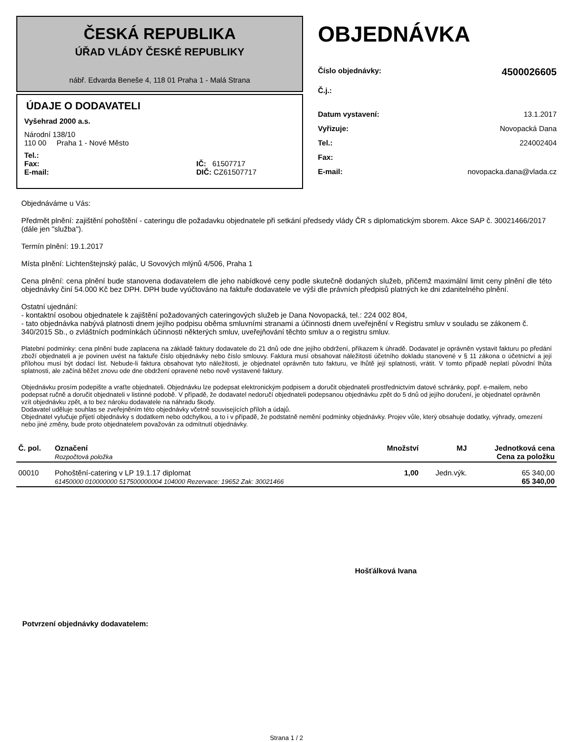ČESKÁ REPUBLIKA
ÚŘAD VLÁDY ČESKÉ REPUBLIKY
nábř. Edvarda Beneše 4, 118 01 Praha 1 - Malá Strana
ÚDAJE O DODAVATELI
Vyšehrad 2000 a.s.
Národní 138/10
110 00 Praha 1 - Nové Město
Tel.:
Fax: IČ: 61507717
E-mail: DIČ: CZ61507717
OBJEDNÁVKA
Číslo objednávky: 4500026605
Č.j.:
Datum vystavení: 13.1.2017
Vyřizuje: Novopacká Dana
Tel.: 224002404
Fax:
E-mail: novopacka.dana@vlada.cz
Objednáváme u Vás:
Předmět plnění: zajištění pohoštění - cateringu dle požadavku objednatele při setkání předsedy vlády ČR s diplomatickým sborem. Akce SAP č. 30021466/2017 (dále jen "služba").
Termín plnění: 19.1.2017
Místa plnění: Lichtenštejnský palác, U Sovových mlýnů 4/506, Praha 1
Cena plnění: cena plnění bude stanovena dodavatelem dle jeho nabídkové ceny podle skutečně dodaných služeb, přičemž maximální limit ceny plnění dle této objednávky činí 54.000 Kč bez DPH. DPH bude vyúčtováno na faktuře dodavatele ve výši dle právních předpisů platných ke dni zdanitelného plnění.
Ostatní ujednání:
- kontaktní osobou objednatele k zajištění požadovaných cateringových služeb je Dana Novopacká, tel.: 224 002 804,
- tato objednávka nabývá platnosti dnem jejího podpisu oběma smluvními stranami a účinnosti dnem uveřejnění v Registru smluv v souladu se zákonem č. 340/2015 Sb., o zvláštních podmínkách účinnosti některých smluv, uveřejňování těchto smluv a o registru smluv.
Platební podmínky: cena plnění bude zaplacena na základě faktury dodavatele do 21 dnů ode dne jejího obdržení, příkazem k úhradě. Dodavatel je oprávněn vystavit fakturu po předání zboží objednateli a je povinen uvést na faktuře číslo objednávky nebo číslo smlouvy. Faktura musí obsahovat náležitosti účetního dokladu stanovené v § 11 zákona o účetnictví a její přílohou musí být dodací list. Nebude-li faktura obsahovat tyto náležitosti, je objednatel oprávněn tuto fakturu, ve lhůtě její splatnosti, vrátit. V tomto případě neplatí původní lhůta splatnosti, ale začíná běžet znovu ode dne obdržení opravené nebo nově vystavené faktury.
Objednávku prosím podepište a vraťte objednateli. Objednávku lze podepsat elektronickým podpisem a doručit objednateli prostřednictvím datové schránky, popř. e-mailem, nebo podepsat ručně a doručit objednateli v listinné podobě. V případě, že dodavatel nedoručí objednateli podepsanou objednávku zpět do 5 dnů od jejího doručení, je objednatel oprávněn vzít objednávku zpět, a to bez nároku dodavatele na náhradu škody.
Dodavatel uděluje souhlas se zveřejněním této objednávky včetně souvisejících příloh a údajů.
Objednatel vylučuje přijetí objednávky s dodatkem nebo odchylkou, a to i v případě, že podstatně nemění podmínky objednávky. Projev vůle, který obsahuje dodatky, výhrady, omezení nebo jiné změny, bude proto objednatelem považován za odmítnutí objednávky.
| Č. pol. | Označení Rozpočtová položka | Množství | MJ | Jednotková cena Cena za položku |
| --- | --- | --- | --- | --- |
| 00010 | Pohoštění-catering v LP 19.1.17 diplomat 61450000 010000000 517500000004 104000 Rezervace: 19652 Zak: 30021466 | 1,00 | Jedn.výk. | 65 340,00 65 340,00 |
Hošťálková Ivana
Potvrzení objednávky dodavatelem:
Strana 1 / 2